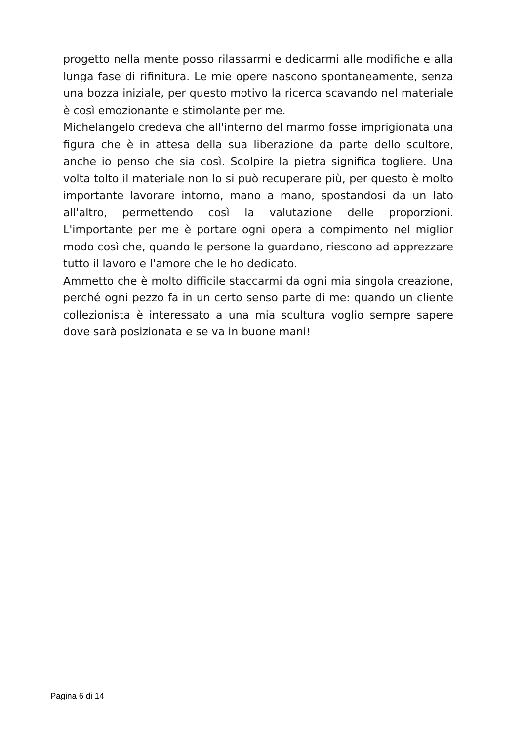progetto nella mente posso rilassarmi e dedicarmi alle modifiche e alla lunga fase di rifinitura. Le mie opere nascono spontaneamente, senza una bozza iniziale, per questo motivo la ricerca scavando nel materiale è così emozionante e stimolante per me.
Michelangelo credeva che all'interno del marmo fosse imprigionata una figura che è in attesa della sua liberazione da parte dello scultore, anche io penso che sia così. Scolpire la pietra significa togliere. Una volta tolto il materiale non lo si può recuperare più, per questo è molto importante lavorare intorno, mano a mano, spostandosi da un lato all'altro, permettendo così la valutazione delle proporzioni. L'importante per me è portare ogni opera a compimento nel miglior modo così che, quando le persone la guardano, riescono ad apprezzare tutto il lavoro e l'amore che le ho dedicato.
Ammetto che è molto difficile staccarmi da ogni mia singola creazione, perché ogni pezzo fa in un certo senso parte di me: quando un cliente collezionista è interessato a una mia scultura voglio sempre sapere dove sarà posizionata e se va in buone mani!
Pagina 6 di 14